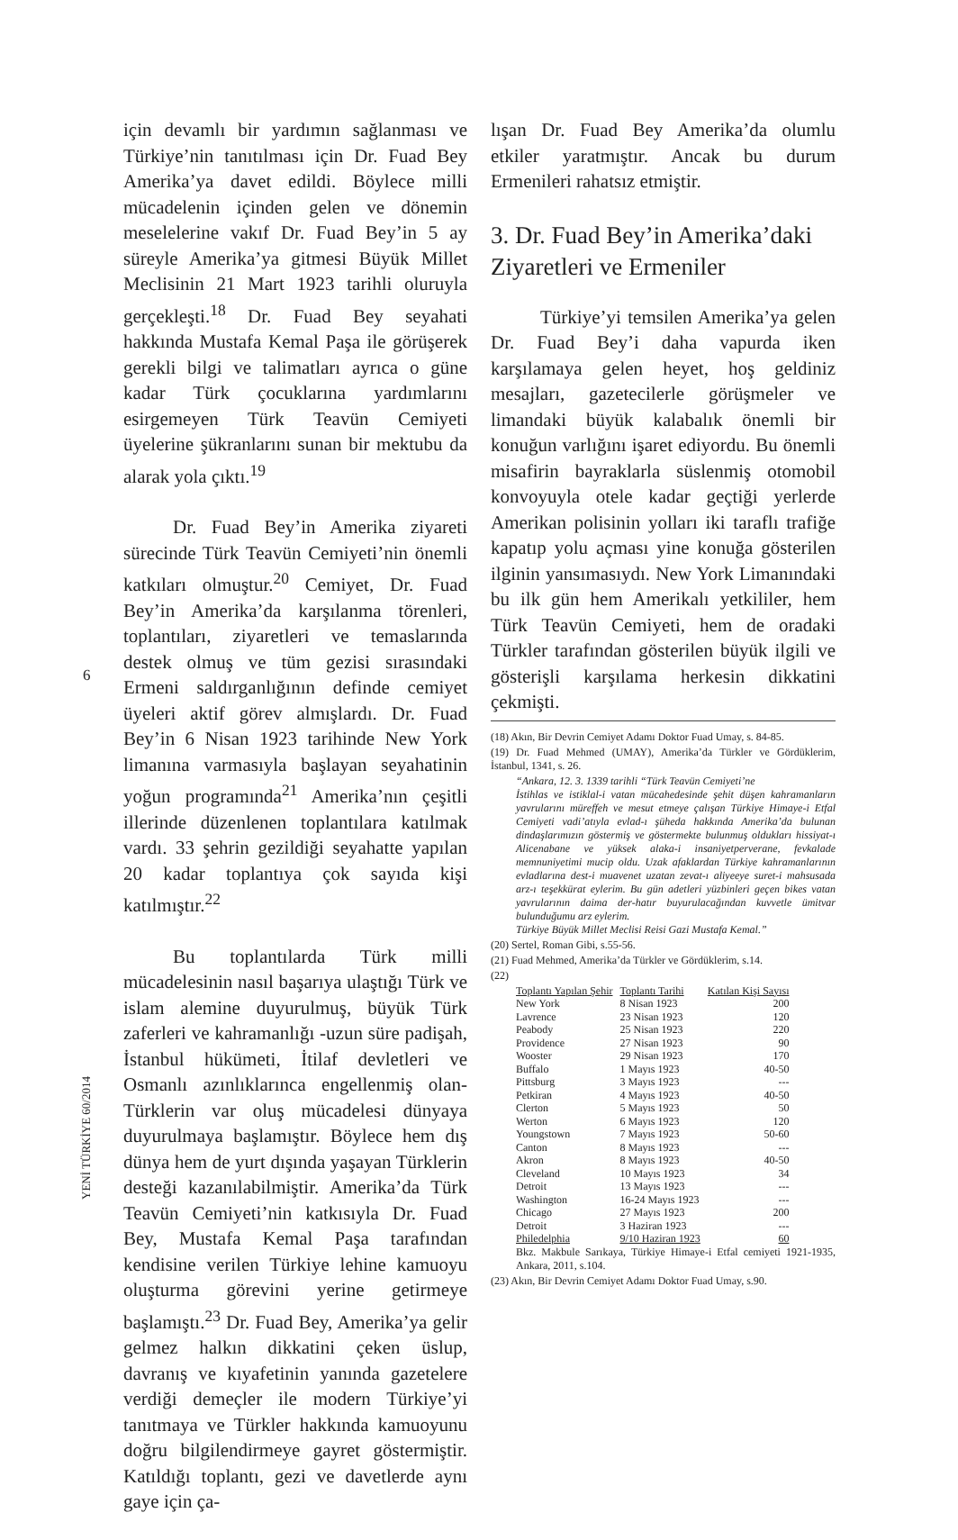için devamlı bir yardımın sağlanması ve Türkiye’nin tanıtılması için Dr. Fuad Bey Amerika’ya davet edildi. Böylece milli mücadelenin içinden gelen ve dönemin meselelerine vakıf Dr. Fuad Bey’in 5 ay süreyle Amerika’ya gitmesi Büyük Millet Meclisinin 21 Mart 1923 tarihli oluruyla gerçekleşti.<sup>18</sup> Dr. Fuad Bey seyahati hakkında Mustafa Kemal Paşa ile görüşerek gerekli bilgi ve talimatları ayrıca o güne kadar Türk çocuklarına yardımlarını esirgemeyen Türk Teavün Cemiyeti üyelerine şükranlarını sunan bir mektubu da alarak yola çıktı.<sup>19</sup>
Dr. Fuad Bey’in Amerika ziyareti sürecinde Türk Teavün Cemiyeti’nin önemli katkıları olmuştur.<sup>20</sup> Cemiyet, Dr. Fuad Bey’in Amerika’da karşılanma törenleri, toplantıları, ziyaretleri ve temaslarında destek olmuş ve tüm gezisi sırasındaki Ermeni saldırganlığının definde cemiyet üyeleri aktif görev almışlardı. Dr. Fuad Bey’in 6 Nisan 1923 tarihinde New York limanına varmasıyla başlayan seyahatinin yoğun programında<sup>21</sup> Amerika’nın çeşitli illerinde düzenlenen toplantılara katılmak vardı. 33 şehrin gezildiği seyahatte yapılan 20 kadar toplantıya çok sayıda kişi katılmıştır.<sup>22</sup>
Bu toplantılarda Türk milli mücadelesinin nasıl başarıya ulaştığı Türk ve islam alemine duyurulmuş, büyük Türk zaferleri ve kahramanlığı -uzun süre padişah, İstanbul hükümeti, İtilaf devletleri ve Osmanlı azınlıklarınca engellenmiş olan- Türklerin var oluş mücadelesi dünyaya duyurulmaya başlamıştır. Böylece hem dış dünya hem de yurt dışında yaşayan Türklerin desteği kazanılabilmiştir. Amerika’da Türk Teavün Cemiyeti’nin katkısıyla Dr. Fuad Bey, Mustafa Kemal Paşa tarafından kendisine verilen Türkiye lehine kamuoyu oluşturma görevini yerine getirmeye başlamıştı.<sup>23</sup> Dr. Fuad Bey, Amerika’ya gelir gelmez halkın dikkatini çeken üslup, davranış ve kıyafetinin yanında gazetelere verdiği demeçler ile modern Türkiye’yi tanıtmaya ve Türkler hakkında kamuoyunu doğru bilgilendirmeye gayret göstermiştir. Katıldığı toplantı, gezi ve davetlerde aynı gaye için ça-
6
YENİ TÜRKİYE 60/2014
lışan Dr. Fuad Bey Amerika’da olumlu etkiler yaratmıştır. Ancak bu durum Ermenileri rahatsız etmiştir.
3. Dr. Fuad Bey’in Amerika’daki Ziyaretleri ve Ermeniler
Türkiye’yi temsilen Amerika’ya gelen Dr. Fuad Bey’i daha vapurda iken karşılamaya gelen heyet, hoş geldiniz mesajları, gazetecilerle görüşmeler ve limandaki büyük kalabalık önemli bir konuğun varlığını işaret ediyordu. Bu önemli misafirin bayraklarla süslenmiş otomobil konvoyuyla otele kadar geçtiği yerlerde Amerikan polisinin yolları iki taraflı trafiğe kapatıp yolu açması yine konuğa gösterilen ilginin yansımasıydı. New York Limanındaki bu ilk gün hem Amerikalı yetkililer, hem Türk Teavün Cemiyeti, hem de oradaki Türkler tarafından gösterilen büyük ilgili ve gösterişli karşılama herkesin dikkatini çekmişti.
(18) Akın, Bir Devrin Cemiyet Adamı Doktor Fuad Umay, s. 84-85.
(19) Dr. Fuad Mehmed (UMAY), Amerika’da Türkler ve Gördüklerim, İstanbul, 1341, s. 26.
“Ankara, 12. 3. 1339 tarihli “Türk Teavün Cemiyeti’ne
İstihlas ve istiklal-i vatan mücahedesinde şehit düşen kahramanların yavrularını müreffeh ve mesut etmeye çalışan Türkiye Himaye-i Etfal Cemiyeti vadi’atıyla evlad-ı şüheda hakkında Amerika’da bulunan dindaşlarımızın göstermiş ve göstermekte bulunmuş oldukları hissiyat-ı Alicenabane ve yüksek alaka-i insaniyetperverane, fevkalade memnuniyetimi mucip oldu. Uzak afaklardan Türkiye kahramanlarının evladlarına dest-i muavenet uzatan zevat-ı aliyeeye suret-i mahsusada arz-ı teşekkürat eylerim. Bu gün adetleri yüzbinleri geçen bikes vatan yavrularının daima der-hatır buyurulacağından kuvvetle ümitvar bulunduğumu arz eylerim.
Türkiye Büyük Millet Meclisi Reisi Gazi Mustafa Kemal.”
(20) Sertel, Roman Gibi, s.55-56.
(21) Fuad Mehmed, Amerika’da Türkler ve Gördüklerim, s.14.
(22)
| Toplantı Yapılan Şehir | Toplantı Tarihi | Katılan Kişi Sayısı |
| --- | --- | --- |
| New York | 8 Nisan 1923 | 200 |
| Lavrence | 23 Nisan 1923 | 120 |
| Peabody | 25 Nisan 1923 | 220 |
| Providence | 27 Nisan 1923 | 90 |
| Wooster | 29 Nisan 1923 | 170 |
| Buffalo | 1 Mayıs 1923 | 40-50 |
| Pittsburg | 3 Mayıs 1923 | --- |
| Petkiran | 4 Mayıs 1923 | 40-50 |
| Clerton | 5 Mayıs 1923 | 50 |
| Werton | 6 Mayıs 1923 | 120 |
| Youngstown | 7 Mayıs 1923 | 50-60 |
| Canton | 8 Mayıs 1923 | --- |
| Akron | 8 Mayıs 1923 | 40-50 |
| Cleveland | 10 Mayıs 1923 | 34 |
| Detroit | 13 Mayıs 1923 | --- |
| Washington | 16-24 Mayıs 1923 | --- |
| Chicago | 27 Mayıs 1923 | 200 |
| Detroit | 3 Haziran 1923 | --- |
| Philedelphia | 9/10 Haziran 1923 | 60 |
Bkz. Makbule Sarıkaya, Türkiye Himaye-i Etfal cemiyeti 1921-1935, Ankara, 2011, s.104.
(23) Akın, Bir Devrin Cemiyet Adamı Doktor Fuad Umay, s.90.